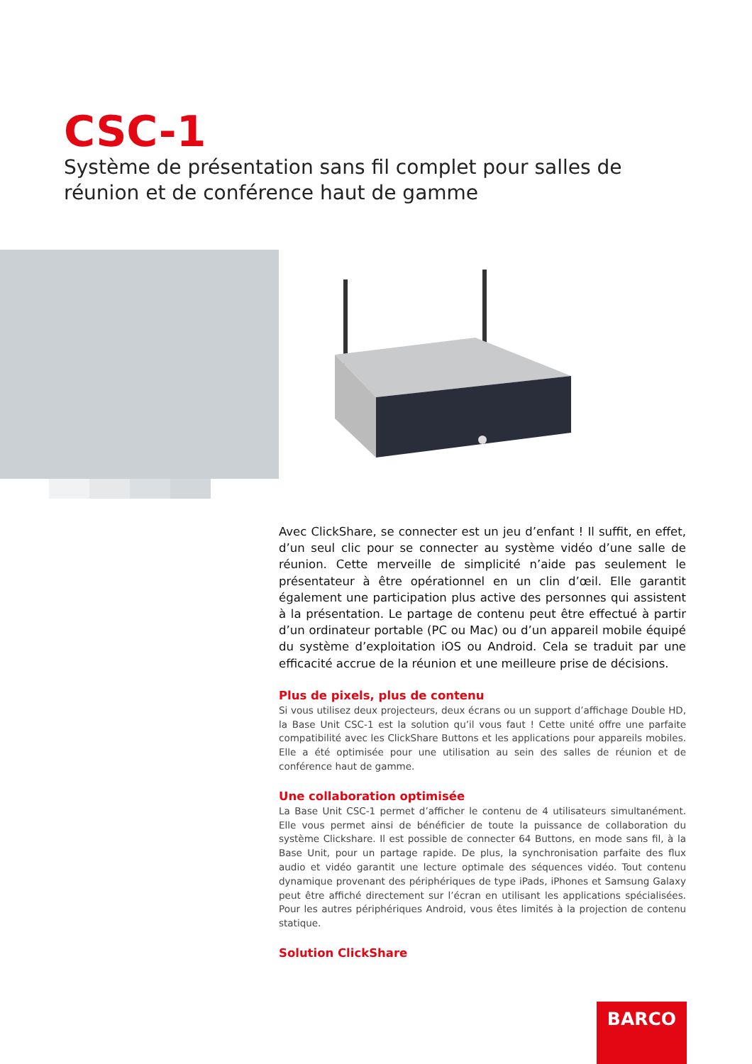CSC-1
Système de présentation sans fil complet pour salles de réunion et de conférence haut de gamme
Avec ClickShare, se connecter est un jeu d’enfant ! Il suffit, en effet, d’un seul clic pour se connecter au système vidéo d’une salle de réunion. Cette merveille de simplicité n’aide pas seulement le présentateur à être opérationnel en un clin d’œil. Elle garantit également une participation plus active des personnes qui assistent à la présentation. Le partage de contenu peut être effectué à partir d’un ordinateur portable (PC ou Mac) ou d’un appareil mobile équipé du système d’exploitation iOS ou Android. Cela se traduit par une efficacité accrue de la réunion et une meilleure prise de décisions.
Plus de pixels, plus de contenu
Si vous utilisez deux projecteurs, deux écrans ou un support d’affichage Double HD, la Base Unit CSC-1 est la solution qu’il vous faut ! Cette unité offre une parfaite compatibilité avec les ClickShare Buttons et les applications pour appareils mobiles. Elle a été optimisée pour une utilisation au sein des salles de réunion et de conférence haut de gamme.
Une collaboration optimisée
La Base Unit CSC-1 permet d’afficher le contenu de 4 utilisateurs simultanément. Elle vous permet ainsi de bénéficier de toute la puissance de collaboration du système Clickshare. Il est possible de connecter 64 Buttons, en mode sans fil, à la Base Unit, pour un partage rapide. De plus, la synchronisation parfaite des flux audio et vidéo garantit une lecture optimale des séquences vidéo. Tout contenu dynamique provenant des périphériques de type iPads, iPhones et Samsung Galaxy peut être affiché directement sur l’écran en utilisant les applications spécialisées. Pour les autres périphériques Android, vous êtes limités à la projection de contenu statique.
Solution ClickShare
BARCO